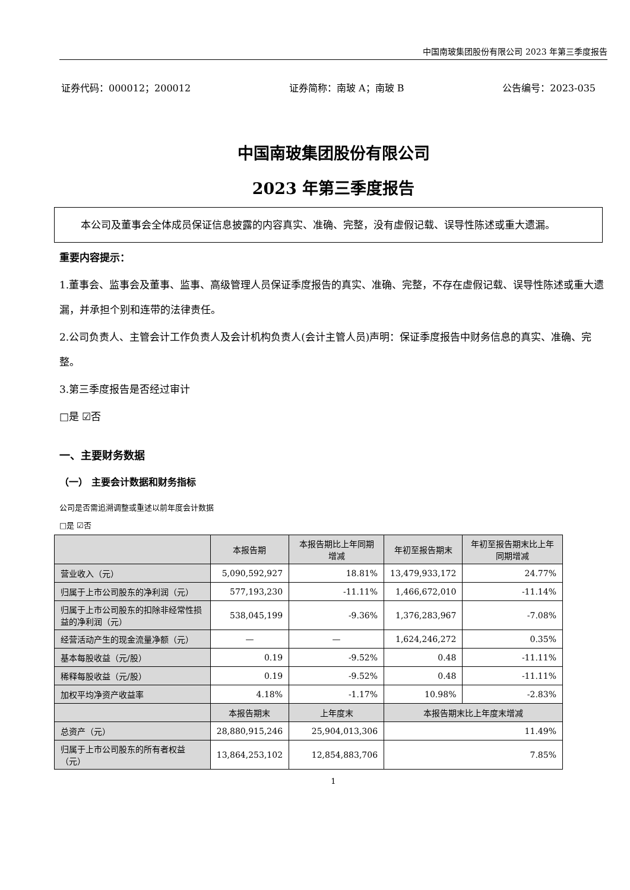中国南玻集团股份有限公司 2023 年第三季度报告
证券代码：000012；200012 证券简称：南玻 A；南玻 B 公告编号：2023-035
中国南玻集团股份有限公司
2023 年第三季度报告
本公司及董事会全体成员保证信息披露的内容真实、准确、完整，没有虚假记载、误导性陈述或重大遗漏。
重要内容提示：
1.董事会、监事会及董事、监事、高级管理人员保证季度报告的真实、准确、完整，不存在虚假记载、误导性陈述或重大遗漏，并承担个别和连带的法律责任。
2.公司负责人、主管会计工作负责人及会计机构负责人(会计主管人员)声明：保证季度报告中财务信息的真实、准确、完整。
3.第三季度报告是否经过审计
□是 ☑否
一、主要财务数据
（一） 主要会计数据和财务指标
公司是否需追溯调整或重述以前年度会计数据
□是 ☑否
| | 本报告期 | 本报告期比上年同期增减 | 年初至报告期末 | 年初至报告期末比上年同期增减 |
| --- | --- | --- | --- | --- |
| 营业收入（元） | 5,090,592,927 | 18.81% | 13,479,933,172 | 24.77% |
| 归属于上市公司股东的净利润（元） | 577,193,230 | -11.11% | 1,466,672,010 | -11.14% |
| 归属于上市公司股东的扣除非经常性损益的净利润（元） | 538,045,199 | -9.36% | 1,376,283,967 | -7.08% |
| 经营活动产生的现金流量净额（元） | — | — | 1,624,246,272 | 0.35% |
| 基本每股收益（元/股） | 0.19 | -9.52% | 0.48 | -11.11% |
| 稀释每股收益（元/股） | 0.19 | -9.52% | 0.48 | -11.11% |
| 加权平均净资产收益率 | 4.18% | -1.17% | 10.98% | -2.83% |
| | 本报告期末 | 上年度末 | 本报告期末比上年度末增减 | |
| 总资产（元） | 28,880,915,246 | 25,904,013,306 | 11.49% | |
| 归属于上市公司股东的所有者权益（元） | 13,864,253,102 | 12,854,883,706 | 7.85% | |
1